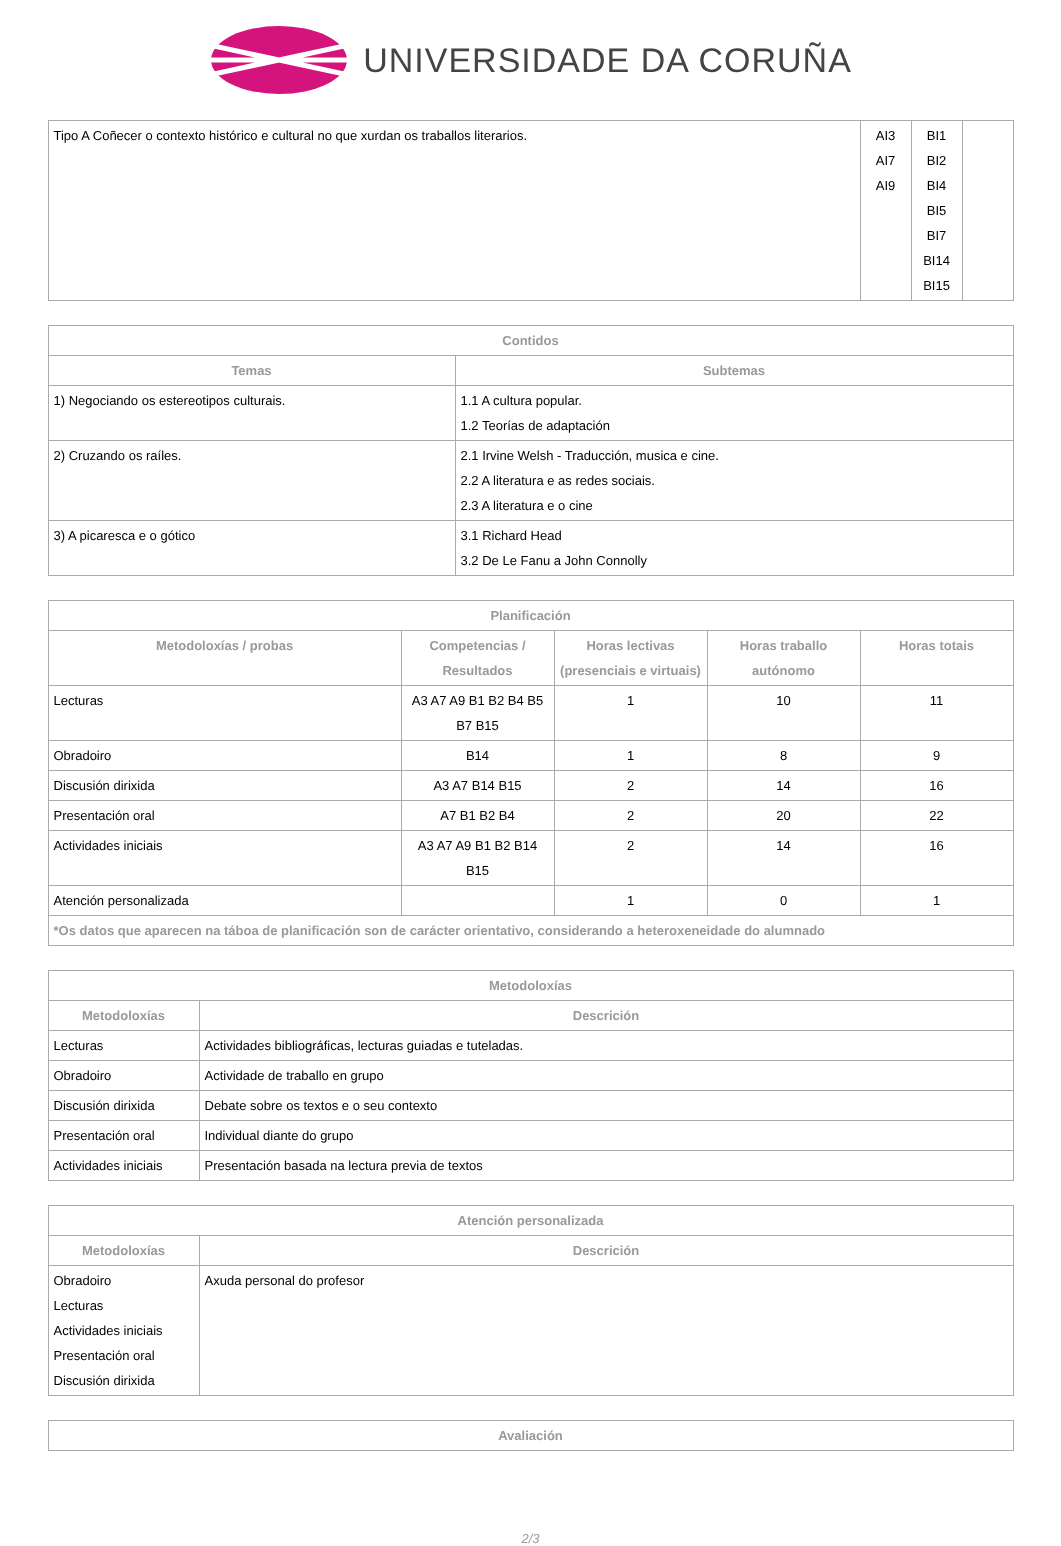UNIVERSIDADE DA CORUÑA
| Tipo A Coñecer o contexto histórico e cultural no que xurdan os traballos literarios. | AI3 AI7 AI9 | BI1 BI2 BI4 BI5 BI7 BI14 BI15 | |
| Contidos | |
| --- | --- |
| Temas | Subtemas |
| 1) Negociando os estereotipos culturais. | 1.1 A cultura popular. 1.2 Teorías de adaptación |
| 2) Cruzando os raíles. | 2.1 Irvine Welsh - Traducción, musica e cine. 2.2 A literatura e as redes sociais. 2.3 A literatura e o cine |
| 3) A picaresca e o gótico | 3.1 Richard Head 3.2 De Le Fanu a John Connolly |
| Planificación | | | | |
| --- | --- | --- | --- | --- |
| Metodoloxías / probas | Competencias / Resultados | Horas lectivas (presenciais e virtuais) | Horas traballo autónomo | Horas totais |
| Lecturas | A3 A7 A9 B1 B2 B4 B5 B7 B15 | 1 | 10 | 11 |
| Obradoiro | B14 | 1 | 8 | 9 |
| Discusión dirixida | A3 A7 B14 B15 | 2 | 14 | 16 |
| Presentación oral | A7 B1 B2 B4 | 2 | 20 | 22 |
| Actividades iniciais | A3 A7 A9 B1 B2 B14 B15 | 2 | 14 | 16 |
| Atención personalizada | | 1 | 0 | 1 |
| *Os datos que aparecen na táboa de planificación son de carácter orientativo, considerando a heteroxeneidade do alumnado | | | | |
| Metodoloxías | |
| --- | --- |
| Metodoloxías | Descrición |
| Lecturas | Actividades bibliográficas, lecturas guiadas e tuteladas. |
| Obradoiro | Actividade de traballo en grupo |
| Discusión dirixida | Debate sobre os textos e o seu contexto |
| Presentación oral | Individual diante do grupo |
| Actividades iniciais | Presentación basada na lectura previa de textos |
| Atención personalizada | |
| --- | --- |
| Metodoloxías | Descrición |
| Obradoiro Lecturas Actividades iniciais Presentación oral Discusión dirixida | Axuda personal do profesor |
| Avaliación |
| --- |
2/3